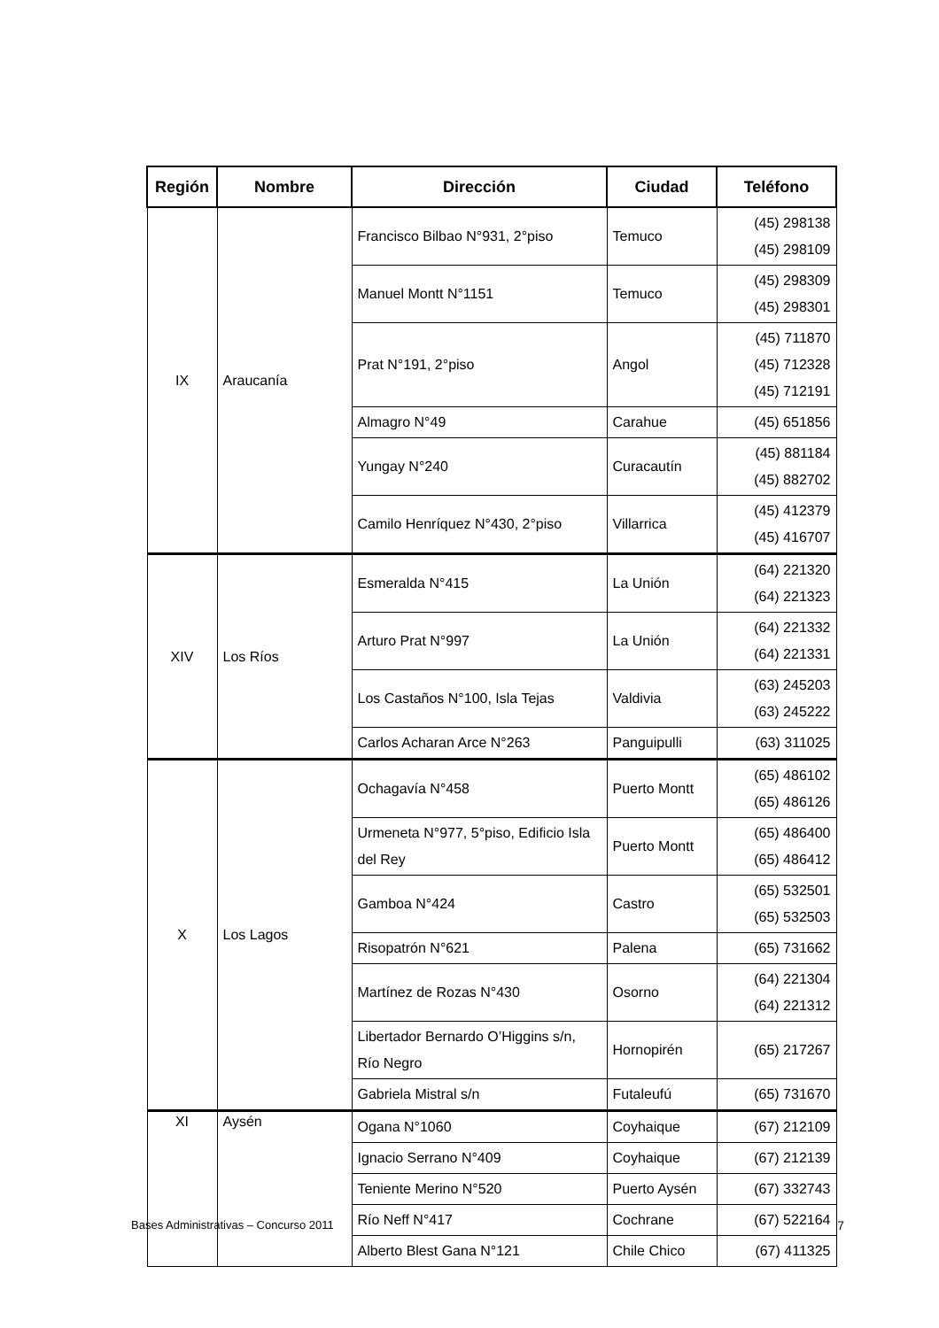| Región | Nombre | Dirección | Ciudad | Teléfono |
| --- | --- | --- | --- | --- |
| IX | Araucanía | Francisco Bilbao N°931, 2°piso | Temuco | (45) 298138 (45) 298109 |
| | | Manuel Montt N°1151 | Temuco | (45) 298309 (45) 298301 |
| | | Prat N°191, 2°piso | Angol | (45) 711870 (45) 712328 (45) 712191 |
| | | Almagro N°49 | Carahue | (45) 651856 |
| | | Yungay N°240 | Curacautín | (45) 881184 (45) 882702 |
| | | Camilo Henríquez N°430, 2°piso | Villarrica | (45) 412379 (45) 416707 |
| XIV | Los Ríos | Esmeralda N°415 | La Unión | (64) 221320 (64) 221323 |
| | | Arturo Prat N°997 | La Unión | (64) 221332 (64) 221331 |
| | | Los Castaños N°100, Isla Tejas | Valdivia | (63) 245203 (63) 245222 |
| | | Carlos Acharan Arce N°263 | Panguipulli | (63) 311025 |
| X | Los Lagos | Ochagavía N°458 | Puerto Montt | (65) 486102 (65) 486126 |
| | | Urmeneta N°977, 5°piso, Edificio Isla del Rey | Puerto Montt | (65) 486400 (65) 486412 |
| | | Gamboa N°424 | Castro | (65) 532501 (65) 532503 |
| | | Risopatrón N°621 | Palena | (65) 731662 |
| | | Martínez de Rozas N°430 | Osorno | (64) 221304 (64) 221312 |
| | | Libertador Bernardo O’Higgins s/n, Río Negro | Hornopirén | (65) 217267 |
| | | Gabriela Mistral s/n | Futaleufú | (65) 731670 |
| XI | Aysén | Ogana N°1060 | Coyhaique | (67) 212109 |
| | | Ignacio Serrano N°409 | Coyhaique | (67) 212139 |
| | | Teniente Merino N°520 | Puerto Aysén | (67) 332743 |
| | | Río Neff N°417 | Cochrane | (67) 522164 |
| | | Alberto Blest Gana N°121 | Chile Chico | (67) 411325 |
Bases Administrativas – Concurso 2011 7